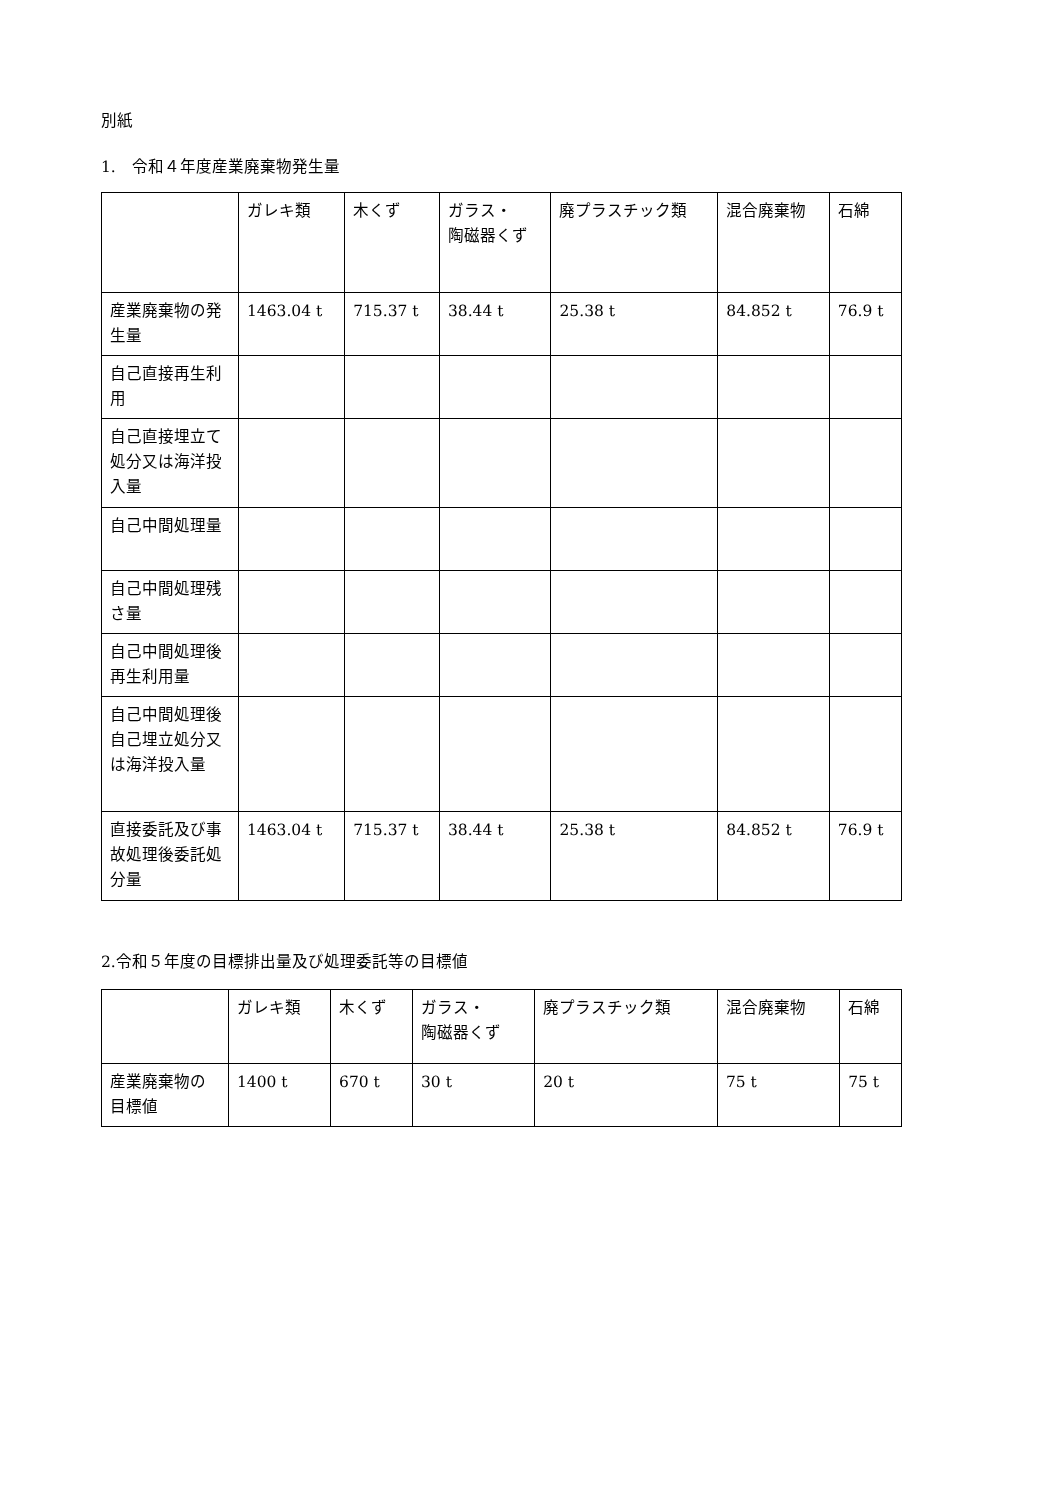別紙
1.　令和４年度産業廃棄物発生量
| | ガレキ類 | 木くず | ガラス・ 陶磁器くず | 廃プラスチック類 | 混合廃棄物 | 石綿 |
| 産業廃棄物の発生量 | 1463.04 t | 715.37 t | 38.44 t | 25.38 t | 84.852 t | 76.9 t |
| 自己直接再生利用 | | | | | | |
| 自己直接埋立て処分又は海洋投入量 | | | | | | |
| 自己中間処理量 | | | | | | |
| 自己中間処理残さ量 | | | | | | |
| 自己中間処理後再生利用量 | | | | | | |
| 自己中間処理後自己埋立処分又は海洋投入量 | | | | | | |
| 直接委託及び事故処理後委託処分量 | 1463.04 t | 715.37 t | 38.44 t | 25.38 t | 84.852 t | 76.9 t |
2.令和５年度の目標排出量及び処理委託等の目標値
| | ガレキ類 | 木くず | ガラス・ 陶磁器くず | 廃プラスチック類 | 混合廃棄物 | 石綿 |
| 産業廃棄物の目標値 | 1400 t | 670 t | 30 t | 20 t | 75 t | 75 t |